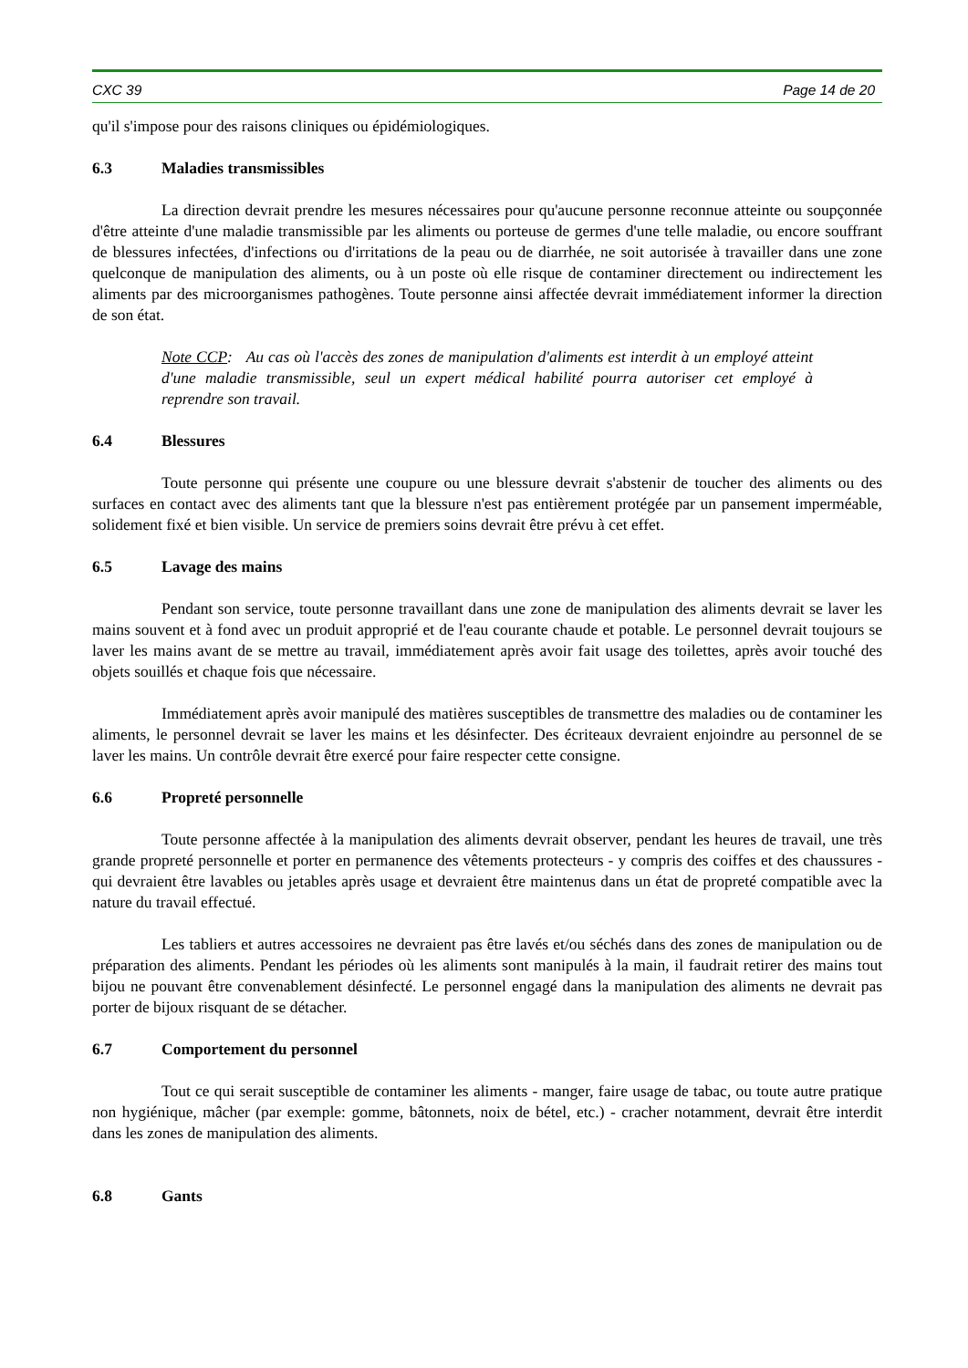CXC 39 Page 14 de 20
qu'il s'impose pour des raisons cliniques ou épidémiologiques.
6.3 Maladies transmissibles
La direction devrait prendre les mesures nécessaires pour qu'aucune personne reconnue atteinte ou soupçonnée d'être atteinte d'une maladie transmissible par les aliments ou porteuse de germes d'une telle maladie, ou encore souffrant de blessures infectées, d'infections ou d'irritations de la peau ou de diarrhée, ne soit autorisée à travailler dans une zone quelconque de manipulation des aliments, ou à un poste où elle risque de contaminer directement ou indirectement les aliments par des microorganismes pathogènes. Toute personne ainsi affectée devrait immédiatement informer la direction de son état.
Note CCP: Au cas où l'accès des zones de manipulation d'aliments est interdit à un employé atteint d'une maladie transmissible, seul un expert médical habilité pourra autoriser cet employé à reprendre son travail.
6.4 Blessures
Toute personne qui présente une coupure ou une blessure devrait s'abstenir de toucher des aliments ou des surfaces en contact avec des aliments tant que la blessure n'est pas entièrement protégée par un pansement imperméable, solidement fixé et bien visible. Un service de premiers soins devrait être prévu à cet effet.
6.5 Lavage des mains
Pendant son service, toute personne travaillant dans une zone de manipulation des aliments devrait se laver les mains souvent et à fond avec un produit approprié et de l'eau courante chaude et potable. Le personnel devrait toujours se laver les mains avant de se mettre au travail, immédiatement après avoir fait usage des toilettes, après avoir touché des objets souillés et chaque fois que nécessaire.
Immédiatement après avoir manipulé des matières susceptibles de transmettre des maladies ou de contaminer les aliments, le personnel devrait se laver les mains et les désinfecter. Des écriteaux devraient enjoindre au personnel de se laver les mains. Un contrôle devrait être exercé pour faire respecter cette consigne.
6.6 Propreté personnelle
Toute personne affectée à la manipulation des aliments devrait observer, pendant les heures de travail, une très grande propreté personnelle et porter en permanence des vêtements protecteurs - y compris des coiffes et des chaussures - qui devraient être lavables ou jetables après usage et devraient être maintenus dans un état de propreté compatible avec la nature du travail effectué.
Les tabliers et autres accessoires ne devraient pas être lavés et/ou séchés dans des zones de manipulation ou de préparation des aliments. Pendant les périodes où les aliments sont manipulés à la main, il faudrait retirer des mains tout bijou ne pouvant être convenablement désinfecté. Le personnel engagé dans la manipulation des aliments ne devrait pas porter de bijoux risquant de se détacher.
6.7 Comportement du personnel
Tout ce qui serait susceptible de contaminer les aliments - manger, faire usage de tabac, ou toute autre pratique non hygiénique, mâcher (par exemple: gomme, bâtonnets, noix de bétel, etc.) - cracher notamment, devrait être interdit dans les zones de manipulation des aliments.
6.8 Gants